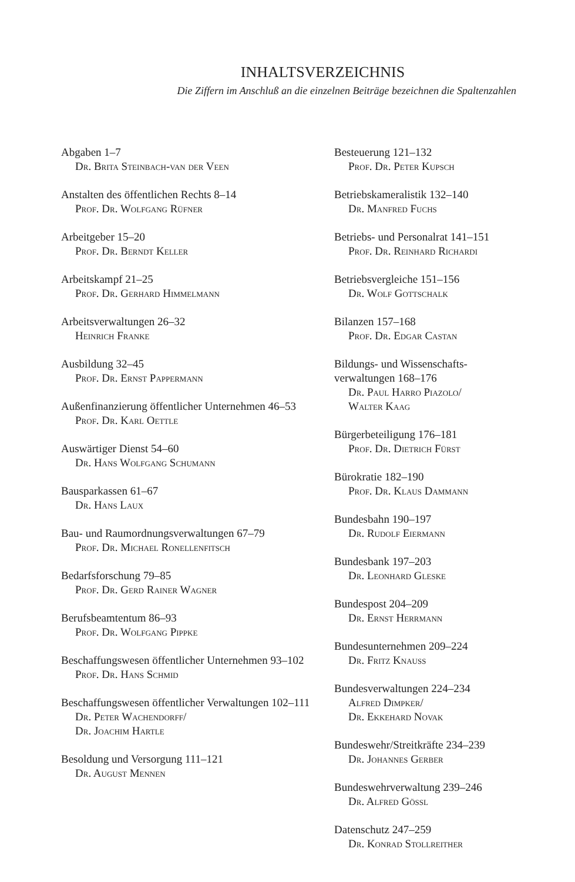INHALTSVERZEICHNIS
Die Ziffern im Anschluß an die einzelnen Beiträge bezeichnen die Spaltenzahlen
Abgaben 1–7
Dr. Brita Steinbach-van der Veen
Anstalten des öffentlichen Rechts 8–14
Prof. Dr. Wolfgang Rüfner
Arbeitgeber 15–20
Prof. Dr. Berndt Keller
Arbeitskampf 21–25
Prof. Dr. Gerhard Himmelmann
Arbeitsverwaltungen 26–32
Heinrich Franke
Ausbildung 32–45
Prof. Dr. Ernst Pappermann
Außenfinanzierung öffentlicher Unternehmen 46–53
Prof. Dr. Karl Oettle
Auswärtiger Dienst 54–60
Dr. Hans Wolfgang Schumann
Bausparkassen 61–67
Dr. Hans Laux
Bau- und Raumordnungsverwaltungen 67–79
Prof. Dr. Michael Ronellenfitsch
Bedarfsforschung 79–85
Prof. Dr. Gerd Rainer Wagner
Berufsbeamtentum 86–93
Prof. Dr. Wolfgang Pippke
Beschaffungswesen öffentlicher Unternehmen 93–102
Prof. Dr. Hans Schmid
Beschaffungswesen öffentlicher Verwaltungen 102–111
Dr. Peter Wachendorff/
Dr. Joachim Hartle
Besoldung und Versorgung 111–121
Dr. August Mennen
Besteuerung 121–132
Prof. Dr. Peter Kupsch
Betriebskameralistik 132–140
Dr. Manfred Fuchs
Betriebs- und Personalrat 141–151
Prof. Dr. Reinhard Richardi
Betriebsvergleiche 151–156
Dr. Wolf Gottschalk
Bilanzen 157–168
Prof. Dr. Edgar Castan
Bildungs- und Wissenschafts-
verwaltungen 168–176
Dr. Paul Harro Piazolo/
Walter Kaag
Bürgerbeteiligung 176–181
Prof. Dr. Dietrich Fürst
Bürokratie 182–190
Prof. Dr. Klaus Dammann
Bundesbahn 190–197
Dr. Rudolf Eiermann
Bundesbank 197–203
Dr. Leonhard Gleske
Bundespost 204–209
Dr. Ernst Herrmann
Bundesunternehmen 209–224
Dr. Fritz Knauss
Bundesverwaltungen 224–234
Alfred Dimpker/
Dr. Ekkehard Novak
Bundeswehr/Streitkräfte 234–239
Dr. Johannes Gerber
Bundeswehrverwaltung 239–246
Dr. Alfred Gössl
Datenschutz 247–259
Dr. Konrad Stollreither